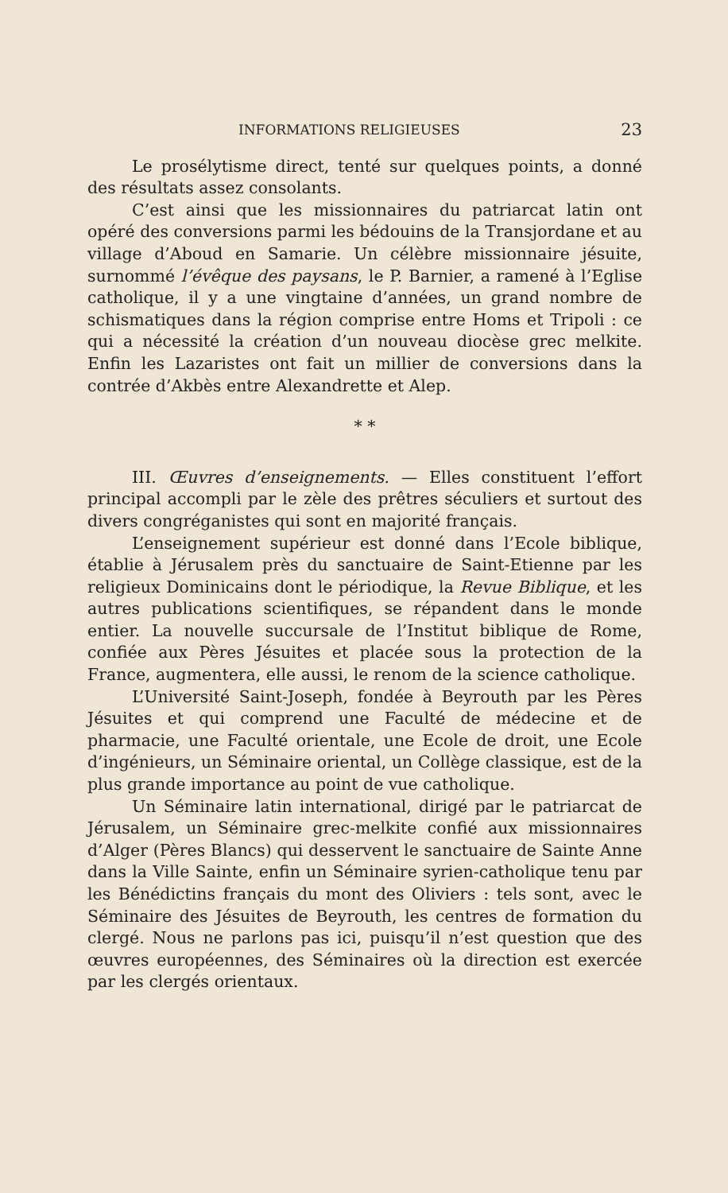INFORMATIONS RELIGIEUSES 23
Le prosélytisme direct, tenté sur quelques points, a donné des résultats assez consolants.
C’est ainsi que les missionnaires du patriarcat latin ont opéré des conversions parmi les bédouins de la Transjordane et au village d’Aboud en Samarie. Un célèbre missionnaire jésuite, surnommé l’évêque des paysans, le P. Barnier, a ramené à l’Eglise catholique, il y a une vingtaine d’années, un grand nombre de schismatiques dans la région comprise entre Homs et Tripoli : ce qui a nécessité la création d’un nouveau diocèse grec melkite. Enfin les Lazaristes ont fait un millier de conversions dans la contrée d’Akbès entre Alexandrette et Alep.
* *
III. Œuvres d’enseignements. — Elles constituent l’effort principal accompli par le zèle des prêtres séculiers et surtout des divers congréganistes qui sont en majorité français.
L’enseignement supérieur est donné dans l’Ecole biblique, établie à Jérusalem près du sanctuaire de Saint-Etienne par les religieux Dominicains dont le périodique, la Revue Biblique, et les autres publications scientifiques, se répandent dans le monde entier. La nouvelle succursale de l’Institut biblique de Rome, confiée aux Pères Jésuites et placée sous la protection de la France, augmentera, elle aussi, le renom de la science catholique.
L’Université Saint-Joseph, fondée à Beyrouth par les Pères Jésuites et qui comprend une Faculté de médecine et de pharmacie, une Faculté orientale, une Ecole de droit, une Ecole d’ingénieurs, un Séminaire oriental, un Collège classique, est de la plus grande importance au point de vue catholique.
Un Séminaire latin international, dirigé par le patriarcat de Jérusalem, un Séminaire grec-melkite confié aux missionnaires d’Alger (Pères Blancs) qui desservent le sanctuaire de Sainte Anne dans la Ville Sainte, enfin un Séminaire syrien-catholique tenu par les Bénédictins français du mont des Oliviers : tels sont, avec le Séminaire des Jésuites de Beyrouth, les centres de formation du clergé. Nous ne parlons pas ici, puisqu’il n’est question que des œuvres européennes, des Séminaires où la direction est exercée par les clergés orientaux.